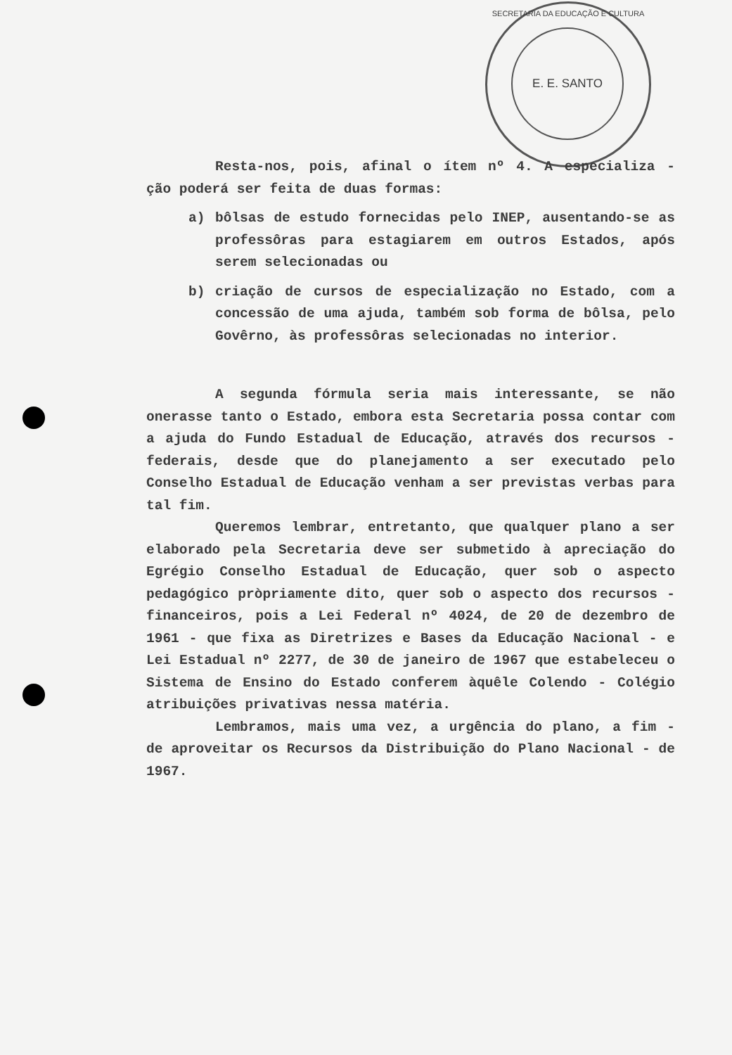SECRETARIA DA EDUCAÇÃO E CULTURA
E. E. SANTO
Resta-nos, pois, afinal o ítem nº 4. A especializa - ção poderá ser feita de duas formas:
a) bôlsas de estudo fornecidas pelo INEP, ausentando-se as professôras para estagiarem em outros Estados, após serem selecionadas ou
b) criação de cursos de especialização no Estado, com a concessão de uma ajuda, também sob forma de bôlsa, pelo Govêrno, às professôras selecionadas no interior.
A segunda fórmula seria mais interessante, se não onerasse tanto o Estado, embora esta Secretaria possa contar com a ajuda do Fundo Estadual de Educação, através dos recursos - federais, desde que do planejamento a ser executado pelo Conselho Estadual de Educação venham a ser previstas verbas para tal fim.
Queremos lembrar, entretanto, que qualquer plano a ser elaborado pela Secretaria deve ser submetido à apreciação do Egrégio Conselho Estadual de Educação, quer sob o aspecto pedagógico pròpriamente dito, quer sob o aspecto dos recursos - financeiros, pois a Lei Federal nº 4024, de 20 de dezembro de 1961 - que fixa as Diretrizes e Bases da Educação Nacional - e Lei Estadual nº 2277, de 30 de janeiro de 1967 que estabeleceu o Sistema de Ensino do Estado conferem àquêle Colendo - Colégio atribuições privativas nessa matéria.
Lembramos, mais uma vez, a urgência do plano, a fim - de aproveitar os Recursos da Distribuição do Plano Nacional - de 1967.